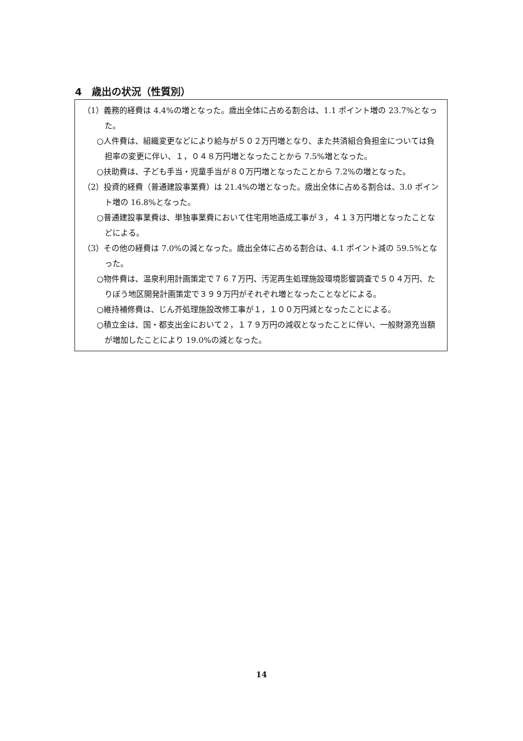4　歳出の状況（性質別）
（1）義務的経費は 4.4%の増となった。歳出全体に占める割合は、1.1 ポイント増の 23.7%となった。
○人件費は、組織変更などにより給与が５０２万円増となり、また共済組合負担金については負担率の変更に伴い、１，０４８万円増となったことから 7.5%増となった。
○扶助費は、子ども手当・児童手当が８０万円増となったことから 7.2%の増となった。
（2）投資的経費（普通建設事業費）は 21.4%の増となった。歳出全体に占める割合は、3.0 ポイント増の 16.8%となった。
○普通建設事業費は、単独事業費において住宅用地造成工事が３，４１３万円増となったことなどによる。
（3）その他の経費は 7.0%の減となった。歳出全体に占める割合は、4.1 ポイント減の 59.5%となった。
○物件費は、温泉利用計画策定で７６７万円、汚泥再生処理施設環境影響調査で５０４万円、たりぼう地区開発計画策定で３９９万円がそれぞれ増となったことなどによる。
○維持補修費は、じん芥処理施設改修工事が１，１００万円減となったことによる。
○積立金は、国・都支出金において２，１７９万円の減収となったことに伴い、一般財源充当額が増加したことにより 19.0%の減となった。
14